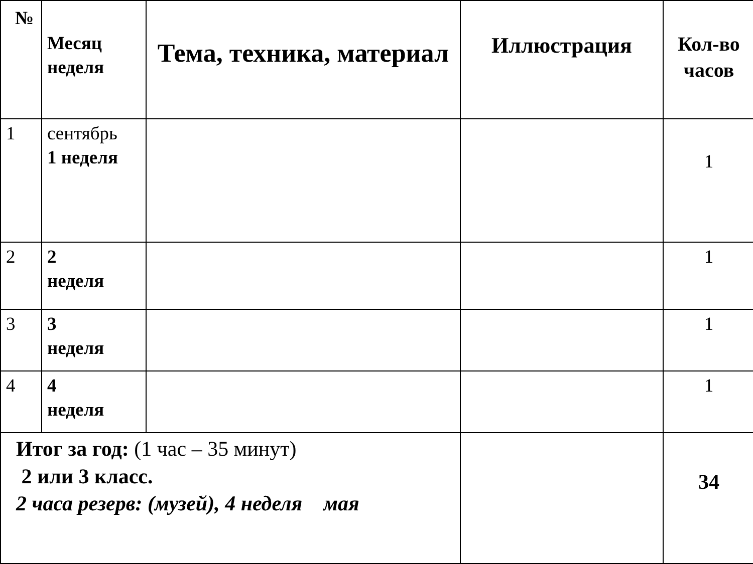| № | Месяц неделя | Тема, техника, материал | Иллюстрация | Кол-во часов |
| --- | --- | --- | --- | --- |
| 1 | сентябрь 1 неделя | | | 1 |
| 2 | 2 неделя | | | 1 |
| 3 | 3 неделя | | | 1 |
| 4 | 4 неделя | | | 1 |
| Итог за год: (1 час – 35 минут) 2 или 3 класс. 2 часа резерв: (музей), 4 неделя мая | | | | 34 |